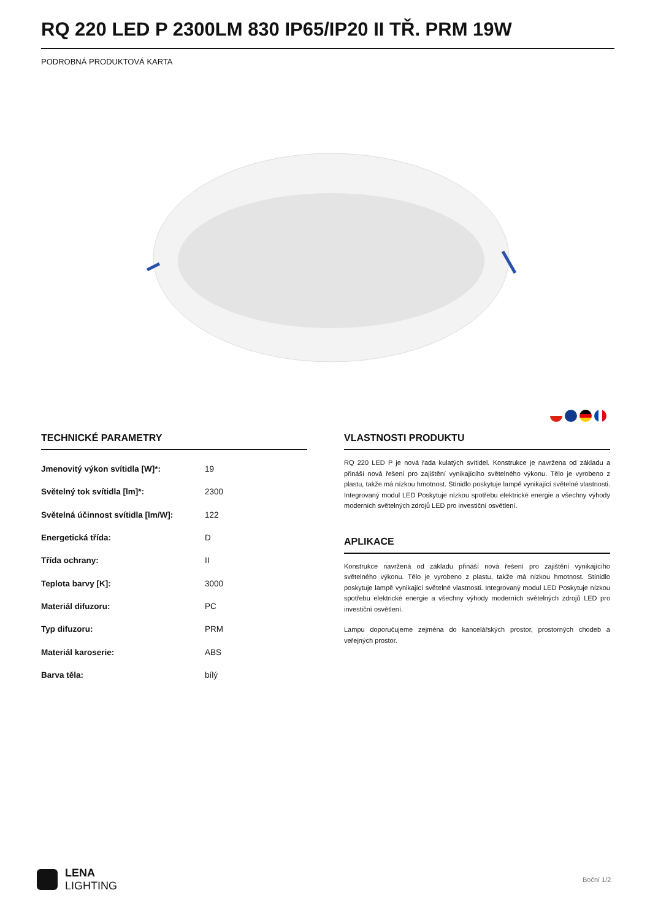RQ 220 LED P 2300LM 830 IP65/IP20 II TŘ. PRM 19W
PODROBNÁ PRODUKTOVÁ KARTA
TECHNICKÉ PARAMETRY
| Jmenovitý výkon svítidla [W]*: | 19 |
| Světelný tok svítidla [lm]*: | 2300 |
| Světelná účinnost svítidla [lm/W]: | 122 |
| Energetická třída: | D |
| Třída ochrany: | II |
| Teplota barvy [K]: | 3000 |
| Materiál difuzoru: | PC |
| Typ difuzoru: | PRM |
| Materiál karoserie: | ABS |
| Barva těla: | bílý |
VLASTNOSTI PRODUKTU
RQ 220 LED P je nová řada kulatých svítidel. Konstrukce je navržena od základu a přináší nová řešení pro zajištění vynikajícího světelného výkonu. Tělo je vyrobeno z plastu, takže má nízkou hmotnost. Stínidlo poskytuje lampě vynikající světelné vlastnosti. Integrovaný modul LED Poskytuje nízkou spotřebu elektrické energie a všechny výhody moderních světelných zdrojů LED pro investiční osvětlení.
APLIKACE
Konstrukce navržená od základu přináší nová řešení pro zajištění vynikajícího světelného výkonu. Tělo je vyrobeno z plastu, takže má nízkou hmotnost. Stínidlo poskytuje lampě vynikající světelné vlastnosti. Integrovaný modul LED Poskytuje nízkou spotřebu elektrické energie a všechny výhody moderních světelných zdrojů LED pro investiční osvětlení.
Lampu doporučujeme zejména do kancelářských prostor, prostorných chodeb a veřejných prostor.
LENA
LIGHTING
Boční 1/2